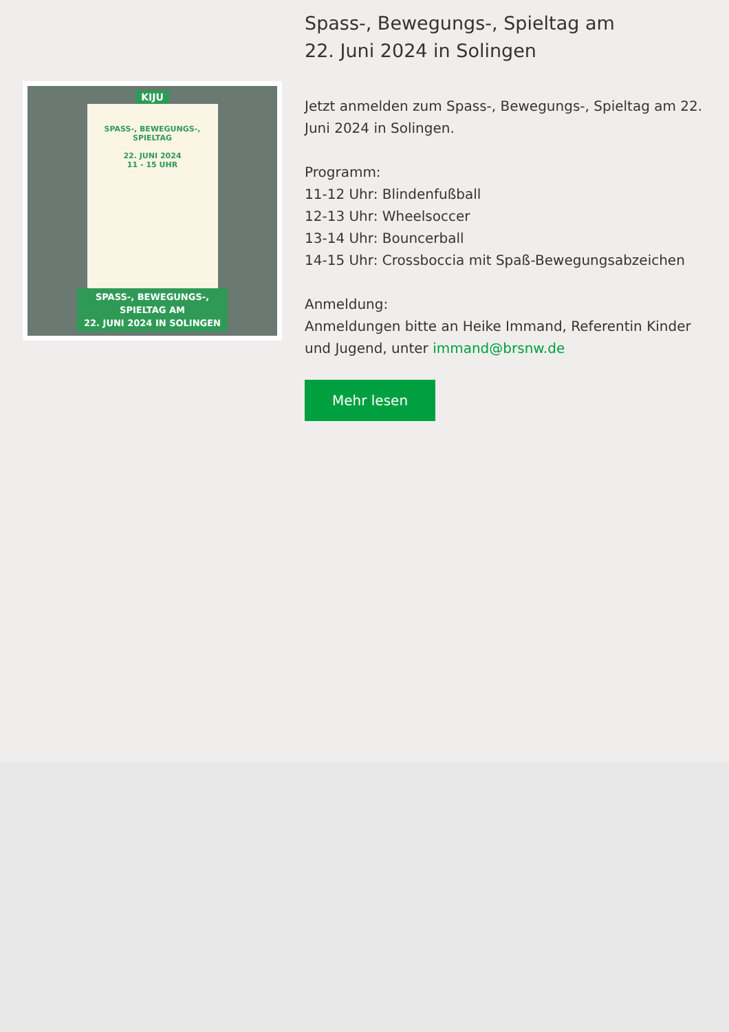KIJU
SPASS-, BEWEGUNGS-, SPIELTAG
22. JUNI 2024
11 - 15 UHR
SPASS-, BEWEGUNGS-,
SPIELTAG AM
22. JUNI 2024 IN SOLINGEN
Spass-, Bewegungs-, Spieltag am
22. Juni 2024 in Solingen
Jetzt anmelden zum Spass-, Bewegungs-, Spieltag am 22. Juni 2024 in Solingen.
Programm:
11-12 Uhr: Blindenfußball
12-13 Uhr: Wheelsoccer
13-14 Uhr: Bouncerball
14-15 Uhr: Crossboccia mit Spaß-Bewegungsabzeichen
Anmeldung:
Anmeldungen bitte an Heike Immand, Referentin Kinder und Jugend, unter immand@brsnw.de
Mehr lesen